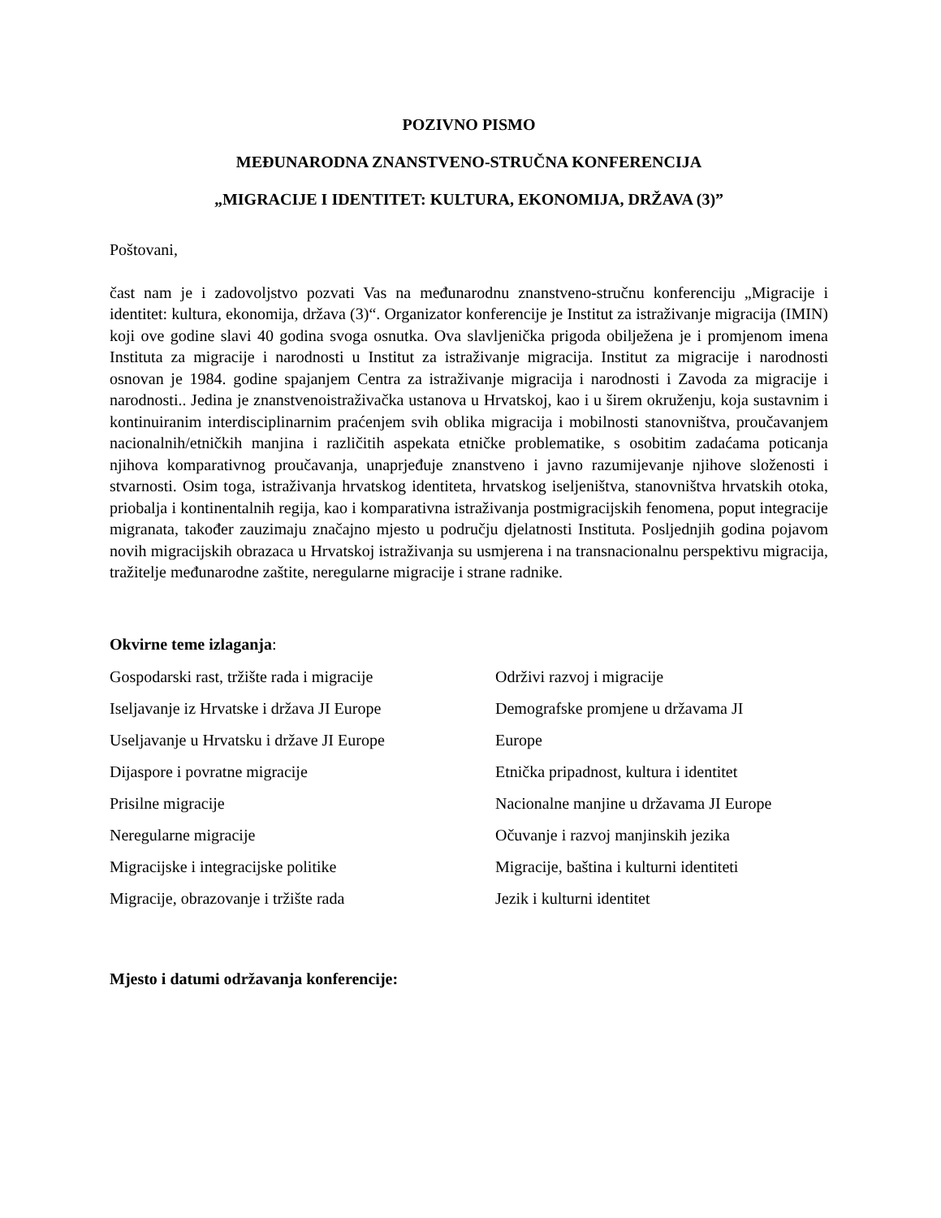POZIVNO PISMO
MEĐUNARODNA ZNANSTVENO-STRUČNA KONFERENCIJA
„MIGRACIJE I IDENTITET: KULTURA, EKONOMIJA, DRŽAVA (3)”
Poštovani,
čast nam je i zadovoljstvo pozvati Vas na međunarodnu znanstveno-stručnu konferenciju „Migracije i identitet: kultura, ekonomija, država (3)“. Organizator konferencije je Institut za istraživanje migracija (IMIN) koji ove godine slavi 40 godina svoga osnutka. Ova slavljenička prigoda obilježena je i promjenom imena Instituta za migracije i narodnosti u Institut za istraživanje migracija. Institut za migracije i narodnosti osnovan je 1984. godine spajanjem Centra za istraživanje migracija i narodnosti i Zavoda za migracije i narodnosti.. Jedina je znanstvenoistraživačka ustanova u Hrvatskoj, kao i u širem okruženju, koja sustavnim i kontinuiranim interdisciplinarnim praćenjem svih oblika migracija i mobilnosti stanovništva, proučavanjem nacionalnih/etničkih manjina i različitih aspekata etničke problematike, s osobitim zadaćama poticanja njihova komparativnog proučavanja, unaprjeđuje znanstveno i javno razumijevanje njihove složenosti i stvarnosti. Osim toga, istraživanja hrvatskog identiteta, hrvatskog iseljeništva, stanovništva hrvatskih otoka, priobalja i kontinentalnih regija, kao i komparativna istraživanja postmigracijskih fenomena, poput integracije migranata, također zauzimaju značajno mjesto u području djelatnosti Instituta. Posljednjih godina pojavom novih migracijskih obrazaca u Hrvatskoj istraživanja su usmjerena i na transnacionalnu perspektivu migracija, tražitelje međunarodne zaštite, neregularne migracije i strane radnike.
Okvirne teme izlaganja:
Gospodarski rast, tržište rada i migracije
Iseljavanje iz Hrvatske i država JI Europe
Useljavanje u Hrvatsku i države JI Europe
Dijaspore i povratne migracije
Prisilne migracije
Neregularne migracije
Migracijske i integracijske politike
Migracije, obrazovanje i tržište rada
Održivi razvoj i migracije
Demografske promjene u državama JI
Europe
Etnička pripadnost, kultura i identitet
Nacionalne manjine u državama JI Europe
Očuvanje i razvoj manjinskih jezika
Migracije, baština i kulturni identiteti
Jezik i kulturni identitet
Mjesto i datumi održavanja konferencije: